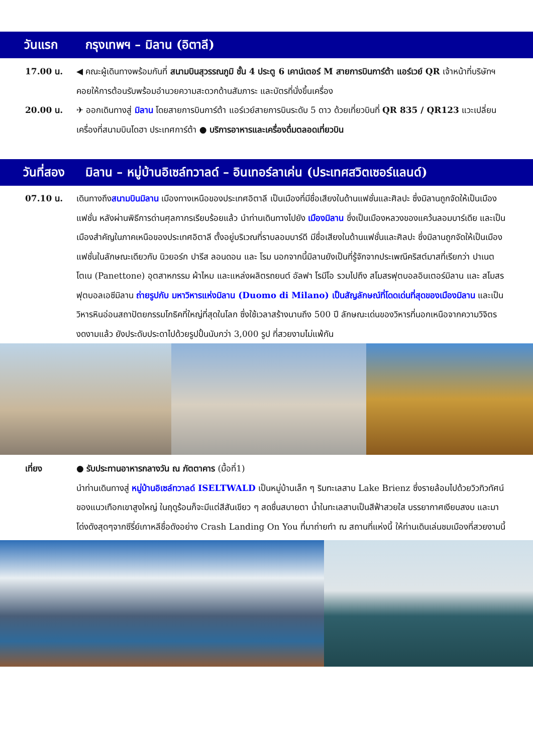วันแรก กรุงเทพฯ – มิลาน (อิตาลี)
17.00 น. ◀ คณะผู้เดินทางพร้อมกันที่ สนามบินสุวรรณภูมิ ชั้น 4 ประตู 6 เคาน์เตอร์ M สายการบินการ์ต้า แอร์เวย์ QR เจ้าหน้าที่บริษัทฯ คอยให้การต้อนรับพร้อมอำนวยความสะดวกด้านสัมภาระ และบัตรที่นั่งขึ้นเครื่อง
20.00 น. ✈ ออกเดินทางสู่ มิลาน โดยสายการบินการ์ต้า แอร์เวย์สายการบินระดับ 5 ดาว ด้วยเที่ยวบินที่ QR 835 / QR123 แวะเปลี่ยนเครื่องที่สนามบินโดฮา ประเทศการ์ต้า ● บริการอาหารและเครื่องดื่มตลอดเที่ยวบิน
วันที่สอง มิลาน – หมู่บ้านอิเซล์ทวาลด์ – อินเทอร์ลาเค่น (ประเทศสวิตเซอร์แลนด์)
07.10 น. เดินทางถึงสนามบินมิลาน เมืองทางเหนือของประเทศอิตาลี เป็นเมืองที่มีชื่อเสียงในด้านแฟชั่นและศิลปะ ซึ่งมิลานถูกจัดให้เป็นเมืองแฟชั่น หลังผ่านพิธีการด่านศุลกากรเรียบร้อยแล้ว นำท่านเดินทางไปยัง เมืองมิลาน ซึ่งเป็นเมืองหลวงของแคว้นลอมบาร์เดีย และเป็นเมืองสำคัญในภาคเหนือของประเทศอิตาลี ตั้งอยู่บริเวณที่ราบลอมบาร์ดี มีชื่อเสียงในด้านแฟชั่นและศิลปะ ซึ่งมิลานถูกจัดให้เป็นเมืองแฟชั่นในลักษณะเดียวกับ นิวยอร์ก ปารีส ลอนดอน และ โรม นอกจากนี้มิลานยังเป็นที่รู้จักจากประเพณีคริสต์มาสที่เรียกว่า ปาเนตโตเน (Panettone) อุตสาหกรรม ผ้าไหม และแหล่งผลิตรถยนต์ อัลฟา โรมีโอ รวมไปถึง สโมสรฟุตบอลอินเตอร์มิลาน และ สโมสรฟุตบอลเอซีมิลาน ถ่ายรูปกับ มหาวิหารแห่งมิลาน (Duomo di Milano) เป็นสัญลักษณ์ที่โดดเด่นที่สุดของเมืองมิลาน และเป็นวิหารหินอ่อนสถาปัตยกรรมโกธิคที่ใหญ่ที่สุดในโลก ซึ่งใช้เวลาสร้างนานถึง 500 ปี ลักษณะเด่นของวิหารที่นอกเหนือจากความวิจิตรงดงามแล้ว ยังประดับประดาไปด้วยรูปปั้นนับกว่า 3,000 รูป ที่สวยงามไม่แพ้กัน
เที่ยง ● รับประทานอาหารกลางวัน ณ ภัตตาคาร (มื้อที่1)
นำท่านเดินทางสู่ หมู่บ้านอิเซล์ทวาลด์ ISELTWALD เป็นหมู่บ้านเล็ก ๆ ริมทะเลสาบ Lake Brienz ซึ่งรายล้อมไปด้วยวิวทิวทัศน์ของแนวเทือกเขาสูงใหญ่ ในฤดูร้อนก็จะมีแต่สีสันเขียว ๆ สดชื่นสบายตา น้ำในทะเลสาบเป็นสีฟ้าสวยใส บรรยากาศเงียบสงบ และมาโด่งดังสุดๆจากซีรี่ย์เกาหลีชื่อดังอย่าง Crash Landing On You ที่มาถ่ายทำ ณ สถานที่แห่งนี้ ให้ท่านเดินเล่นชมเมืองที่สวยงามนี้